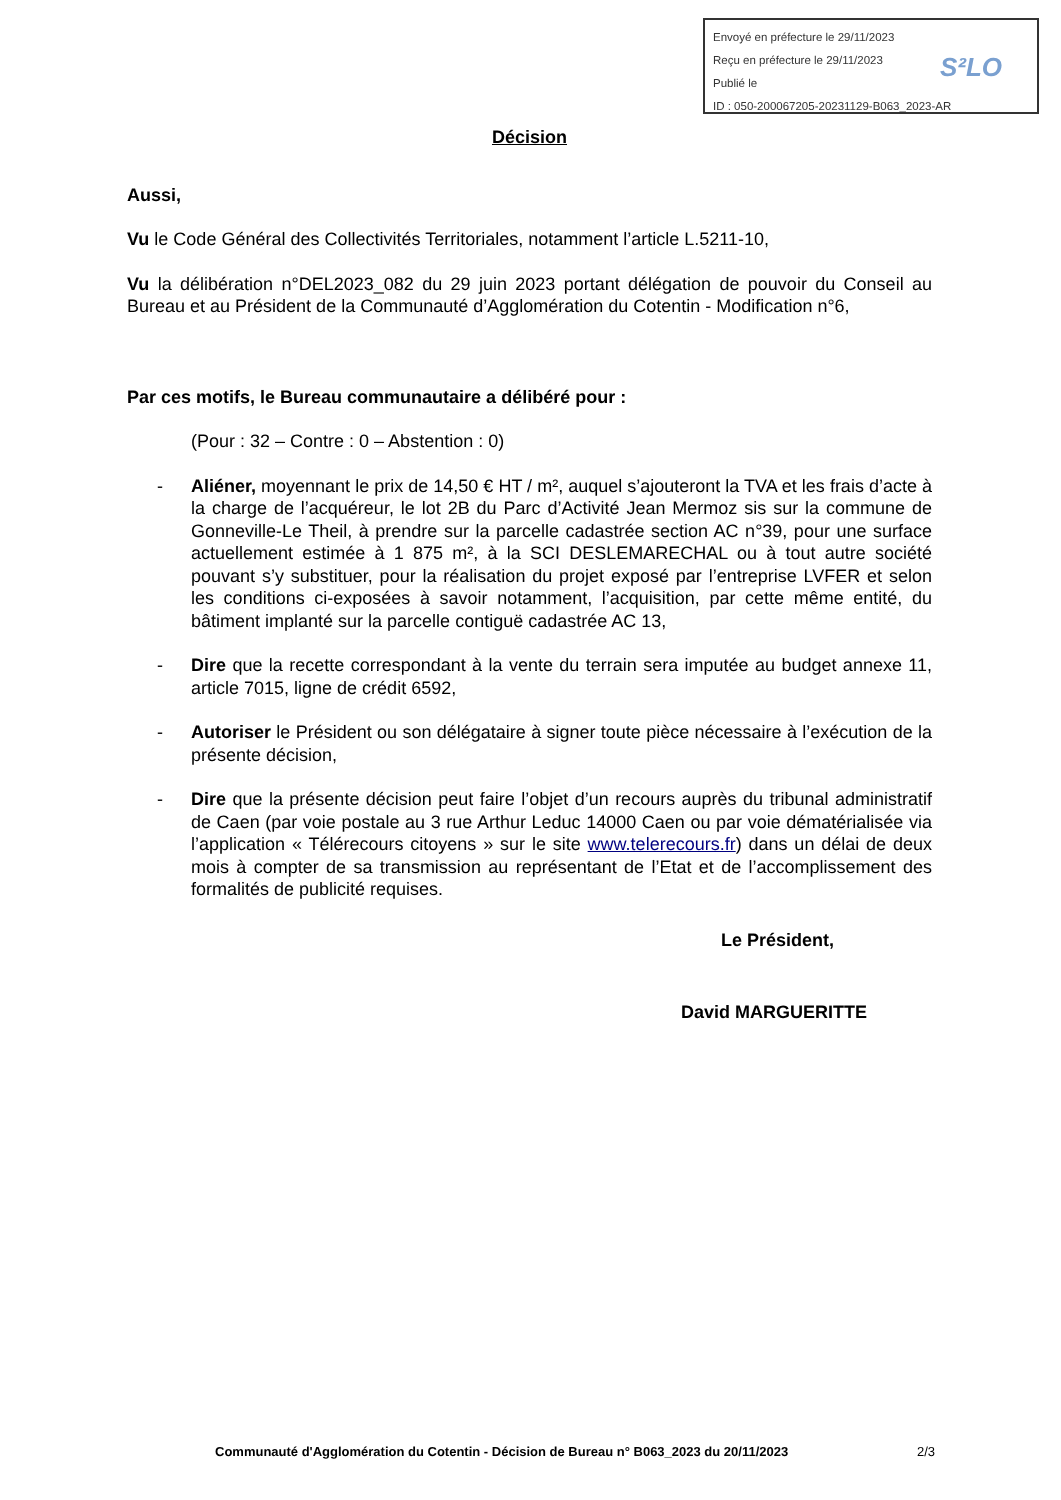Envoyé en préfecture le 29/11/2023
Reçu en préfecture le 29/11/2023
Publié le
ID : 050-200067205-20231129-B063_2023-AR
S²LO
Décision
Aussi,
Vu le Code Général des Collectivités Territoriales, notamment l’article L.5211-10,
Vu la délibération n°DEL2023_082 du 29 juin 2023 portant délégation de pouvoir du Conseil au Bureau et au Président de la Communauté d’Agglomération du Cotentin - Modification n°6,
Par ces motifs, le Bureau communautaire a délibéré pour :
(Pour : 32 – Contre : 0 – Abstention : 0)
- Aliéner, moyennant le prix de 14,50 € HT / m², auquel s’ajouteront la TVA et les frais d’acte à la charge de l’acquéreur, le lot 2B du Parc d’Activité Jean Mermoz sis sur la commune de Gonneville-Le Theil, à prendre sur la parcelle cadastrée section AC n°39, pour une surface actuellement estimée à 1 875 m², à la SCI DESLEMARECHAL ou à tout autre société pouvant s’y substituer, pour la réalisation du projet exposé par l’entreprise LVFER et selon les conditions ci-exposées à savoir notamment, l’acquisition, par cette même entité, du bâtiment implanté sur la parcelle contiguë cadastrée AC 13,
- Dire que la recette correspondant à la vente du terrain sera imputée au budget annexe 11, article 7015, ligne de crédit 6592,
- Autoriser le Président ou son délégataire à signer toute pièce nécessaire à l’exécution de la présente décision,
- Dire que la présente décision peut faire l’objet d’un recours auprès du tribunal administratif de Caen (par voie postale au 3 rue Arthur Leduc 14000 Caen ou par voie dématérialisée via l’application « Télérecours citoyens » sur le site www.telerecours.fr) dans un délai de deux mois à compter de sa transmission au représentant de l’Etat et de l’accomplissement des formalités de publicité requises.
Le Président,
David MARGUERITTE
Communauté d'Agglomération du Cotentin - Décision de Bureau n° B063_2023 du 20/11/2023 2/3